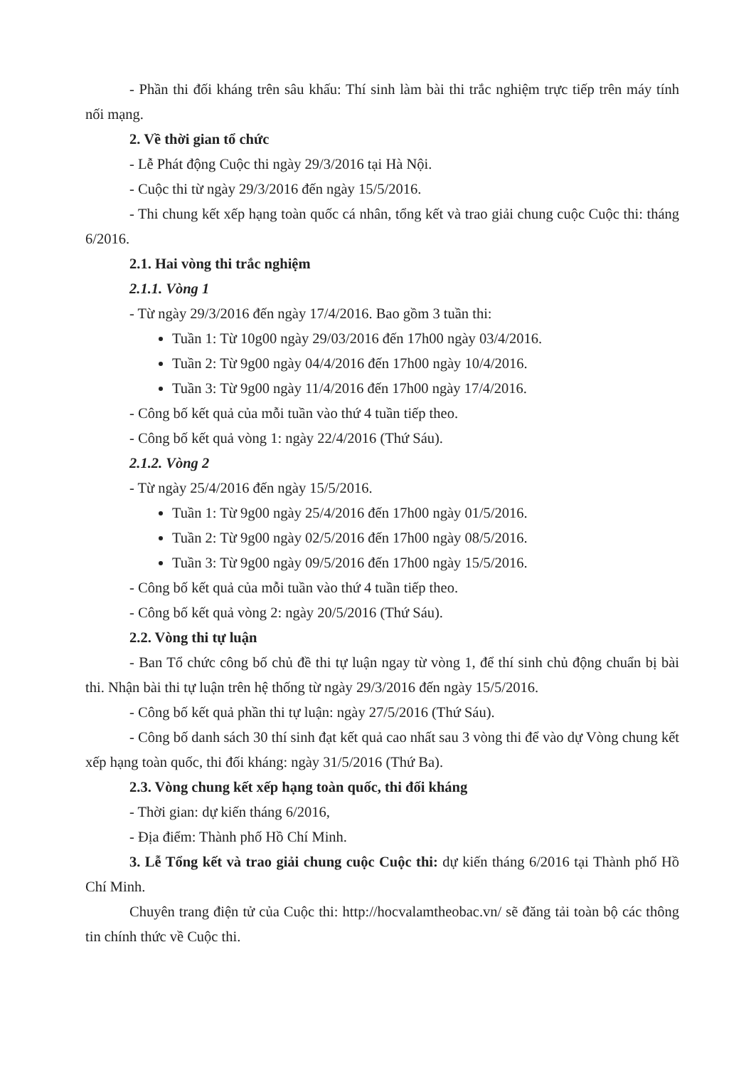- Phần thi đối kháng trên sâu khấu: Thí sinh làm bài thi trắc nghiệm trực tiếp trên máy tính nối mạng.
2. Về thời gian tổ chức
- Lễ Phát động Cuộc thi ngày 29/3/2016 tại Hà Nội.
- Cuộc thi từ ngày 29/3/2016 đến ngày 15/5/2016.
- Thi chung kết xếp hạng toàn quốc cá nhân, tổng kết và trao giải chung cuộc Cuộc thi: tháng 6/2016.
2.1. Hai vòng thi trắc nghiệm
2.1.1. Vòng 1
- Từ ngày 29/3/2016 đến ngày 17/4/2016. Bao gồm 3 tuần thi:
Tuần 1: Từ 10g00 ngày 29/03/2016 đến 17h00 ngày 03/4/2016.
Tuần 2: Từ 9g00 ngày 04/4/2016 đến 17h00 ngày 10/4/2016.
Tuần 3: Từ 9g00 ngày 11/4/2016 đến 17h00 ngày 17/4/2016.
- Công bố kết quả của mỗi tuần vào thứ 4 tuần tiếp theo.
- Công bố kết quả vòng 1: ngày 22/4/2016 (Thứ Sáu).
2.1.2. Vòng 2
- Từ ngày 25/4/2016 đến ngày 15/5/2016.
Tuần 1: Từ 9g00 ngày 25/4/2016 đến 17h00 ngày 01/5/2016.
Tuần 2: Từ 9g00 ngày 02/5/2016 đến 17h00 ngày 08/5/2016.
Tuần 3: Từ 9g00 ngày 09/5/2016 đến 17h00 ngày 15/5/2016.
- Công bố kết quả của mỗi tuần vào thứ 4 tuần tiếp theo.
- Công bố kết quả vòng 2: ngày 20/5/2016 (Thứ Sáu).
2.2. Vòng thi tự luận
- Ban Tổ chức công bố chủ đề thi tự luận ngay từ vòng 1, để thí sinh chủ động chuẩn bị bài thi. Nhận bài thi tự luận trên hệ thống từ ngày 29/3/2016 đến ngày 15/5/2016.
- Công bố kết quả phần thi tự luận: ngày 27/5/2016 (Thứ Sáu).
- Công bố danh sách 30 thí sinh đạt kết quả cao nhất sau 3 vòng thi để vào dự Vòng chung kết xếp hạng toàn quốc, thi đối kháng: ngày 31/5/2016 (Thứ Ba).
2.3. Vòng chung kết xếp hạng toàn quốc, thi đối kháng
- Thời gian: dự kiến tháng 6/2016,
- Địa điểm: Thành phố Hồ Chí Minh.
3. Lễ Tổng kết và trao giải chung cuộc Cuộc thi: dự kiến tháng 6/2016 tại Thành phố Hồ Chí Minh.
Chuyên trang điện tử của Cuộc thi: http://hocvalamtheobac.vn/ sẽ đăng tải toàn bộ các thông tin chính thức về Cuộc thi.